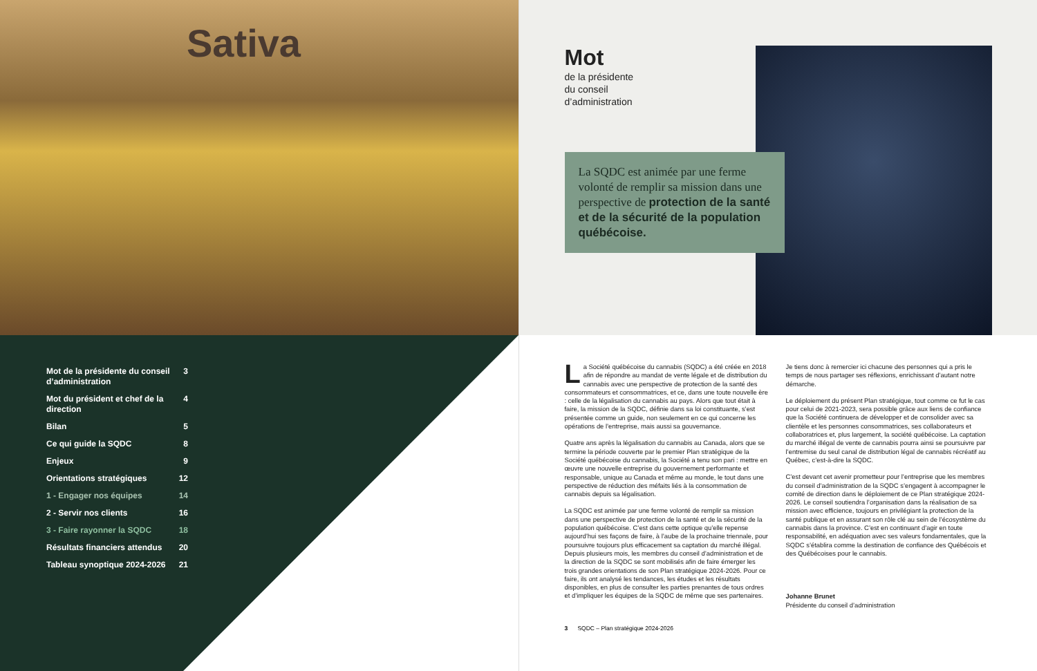Sativa
Mot de la présidente du conseil d’administration 3
Mot du président et chef de la direction 4
Bilan 5
Ce qui guide la SQDC 8
Enjeux 9
Orientations stratégiques 12
1 - Engager nos équipes 14
2 - Servir nos clients 16
3 - Faire rayonner la SQDC 18
Résultats financiers attendus 20
Tableau synoptique 2024-2026 21
Mot
de la présidente
du conseil
d’administration
La SQDC est animée par une ferme volonté de remplir sa mission dans une perspective de protection de la santé et de la sécurité de la population québécoise.
La Société québécoise du cannabis (SQDC) a été créée en 2018 afin de répondre au mandat de vente légale et de distribution du cannabis avec une perspective de protection de la santé des consommateurs et consommatrices, et ce, dans une toute nouvelle ère : celle de la légalisation du cannabis au pays. Alors que tout était à faire, la mission de la SQDC, définie dans sa loi constituante, s’est présentée comme un guide, non seulement en ce qui concerne les opérations de l’entreprise, mais aussi sa gouvernance.
Quatre ans après la légalisation du cannabis au Canada, alors que se termine la période couverte par le premier Plan stratégique de la Société québécoise du cannabis, la Société a tenu son pari : mettre en œuvre une nouvelle entreprise du gouvernement performante et responsable, unique au Canada et même au monde, le tout dans une perspective de réduction des méfaits liés à la consommation de cannabis depuis sa légalisation.
La SQDC est animée par une ferme volonté de remplir sa mission dans une perspective de protection de la santé et de la sécurité de la population québécoise. C’est dans cette optique qu’elle repense aujourd’hui ses façons de faire, à l’aube de la prochaine triennale, pour poursuivre toujours plus efficacement sa captation du marché illégal. Depuis plusieurs mois, les membres du conseil d’administration et de la direction de la SQDC se sont mobilisés afin de faire émerger les trois grandes orientations de son Plan stratégique 2024-2026. Pour ce faire, ils ont analysé les tendances, les études et les résultats disponibles, en plus de consulter les parties prenantes de tous ordres et d’impliquer les équipes de la SQDC de même que ses partenaires.
Je tiens donc à remercier ici chacune des personnes qui a pris le temps de nous partager ses réflexions, enrichissant d’autant notre démarche.
Le déploiement du présent Plan stratégique, tout comme ce fut le cas pour celui de 2021-2023, sera possible grâce aux liens de confiance que la Société continuera de développer et de consolider avec sa clientèle et les personnes consommatrices, ses collaborateurs et collaboratrices et, plus largement, la société québécoise. La captation du marché illégal de vente de cannabis pourra ainsi se poursuivre par l’entremise du seul canal de distribution légal de cannabis récréatif au Québec, c’est-à-dire la SQDC.
C’est devant cet avenir prometteur pour l’entreprise que les membres du conseil d’administration de la SQDC s’engagent à accompagner le comité de direction dans le déploiement de ce Plan stratégique 2024-2026. Le conseil soutiendra l’organisation dans la réalisation de sa mission avec efficience, toujours en privilégiant la protection de la santé publique et en assurant son rôle clé au sein de l’écosystème du cannabis dans la province. C’est en continuant d’agir en toute responsabilité, en adéquation avec ses valeurs fondamentales, que la SQDC s’établira comme la destination de confiance des Québécois et des Québécoises pour le cannabis.
Johanne Brunet
Présidente du conseil d’administration
3 SQDC – Plan stratégique 2024-2026